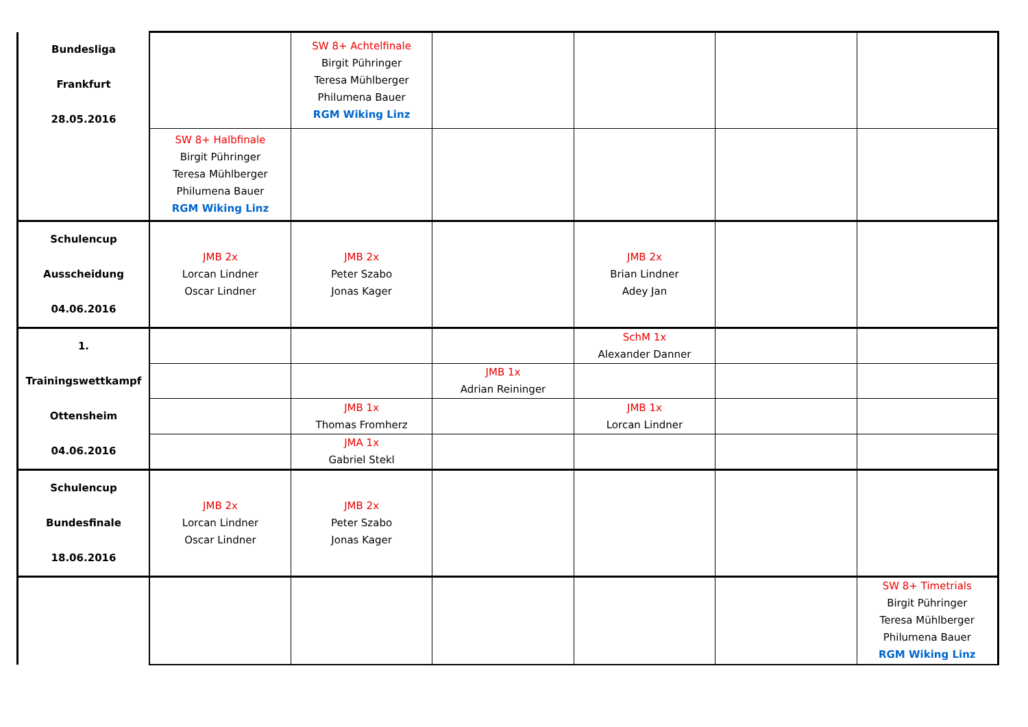| Bundesliga Frankfurt 28.05.2016 | | SW 8+ Achtelfinale Birgit Pühringer Teresa Mühlberger Philumena Bauer RGM Wiking Linz | | | | |
| | SW 8+ Halbfinale Birgit Pühringer Teresa Mühlberger Philumena Bauer RGM Wiking Linz | | | | | |
| Schulencup Ausscheidung 04.06.2016 | JMB 2x Lorcan Lindner Oscar Lindner | JMB 2x Peter Szabo Jonas Kager | | JMB 2x Brian Lindner Adey Jan | | |
| 1. Trainingswettkampf Ottensheim 04.06.2016 | | | | SchM 1x Alexander Danner | | |
| | | | JMB 1x Adrian Reininger | | | |
| | | JMB 1x Thomas Fromherz | | JMB 1x Lorcan Lindner | | |
| | | JMA 1x Gabriel Stekl | | | | |
| Schulencup Bundesfinale 18.06.2016 | JMB 2x Lorcan Lindner Oscar Lindner | JMB 2x Peter Szabo Jonas Kager | | | | |
| | | | | | | SW 8+ Timetrials Birgit Pühringer Teresa Mühlberger Philumena Bauer RGM Wiking Linz |